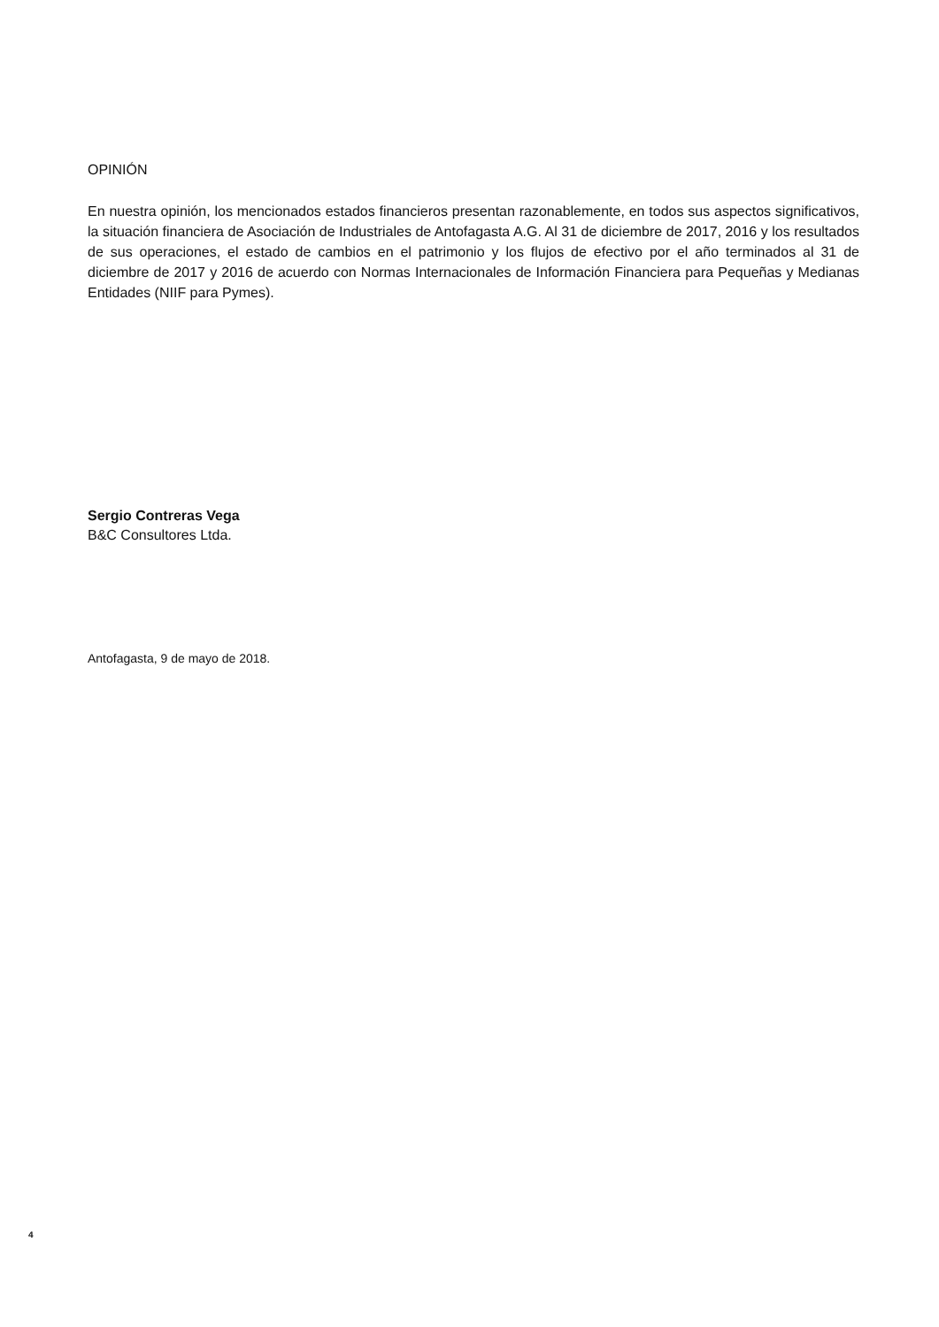OPINIÓN
En nuestra opinión, los mencionados estados financieros presentan razonablemente, en todos sus aspectos significativos, la situación financiera de Asociación de Industriales de Antofagasta A.G. Al 31 de diciembre de 2017, 2016 y los resultados de sus operaciones, el estado de cambios en el patrimonio y los flujos de efectivo por el año terminados al 31 de diciembre de 2017 y 2016 de acuerdo con Normas Internacionales de Información Financiera para Pequeñas y Medianas Entidades (NIIF para Pymes).
Sergio Contreras Vega
B&C Consultores Ltda.
Antofagasta, 9 de mayo de 2018.
4